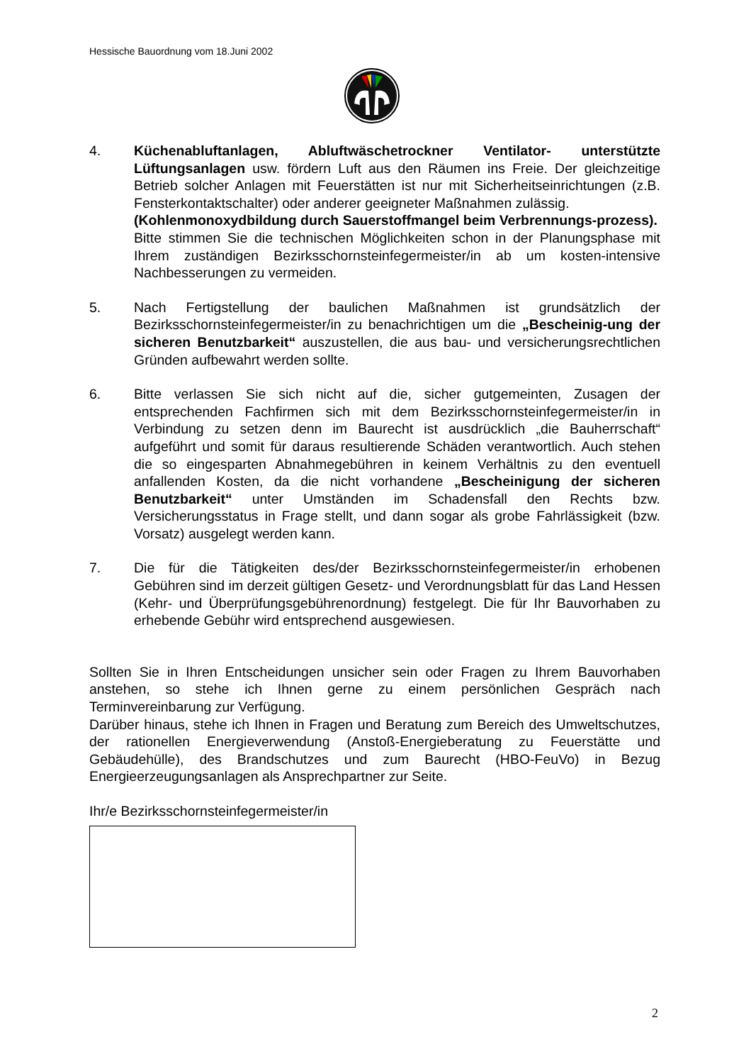Hessische Bauordnung vom 18.Juni 2002
4. Küchenabluftanlagen, Abluftwäschetrockner Ventilator- unterstützte Lüftungsanlagen usw. fördern Luft aus den Räumen ins Freie. Der gleichzeitige Betrieb solcher Anlagen mit Feuerstätten ist nur mit Sicherheitseinrichtungen (z.B. Fensterkontaktschalter) oder anderer geeigneter Maßnahmen zulässig.
(Kohlenmonoxydbildung durch Sauerstoffmangel beim Verbrennungs-prozess).
Bitte stimmen Sie die technischen Möglichkeiten schon in der Planungsphase mit Ihrem zuständigen Bezirksschornsteinfegermeister/in ab um kosten-intensive Nachbesserungen zu vermeiden.
5. Nach Fertigstellung der baulichen Maßnahmen ist grundsätzlich der Bezirksschornsteinfegermeister/in zu benachrichtigen um die „Bescheinig-ung der sicheren Benutzbarkeit“ auszustellen, die aus bau- und versicherungsrechtlichen Gründen aufbewahrt werden sollte.
6. Bitte verlassen Sie sich nicht auf die, sicher gutgemeinten, Zusagen der entsprechenden Fachfirmen sich mit dem Bezirksschornsteinfegermeister/in in Verbindung zu setzen denn im Baurecht ist ausdrücklich „die Bauherrschaft“ aufgeführt und somit für daraus resultierende Schäden verantwortlich. Auch stehen die so eingesparten Abnahmegebühren in keinem Verhältnis zu den eventuell anfallenden Kosten, da die nicht vorhandene „Bescheinigung der sicheren Benutzbarkeit“ unter Umständen im Schadensfall den Rechts bzw. Versicherungsstatus in Frage stellt, und dann sogar als grobe Fahrlässigkeit (bzw. Vorsatz) ausgelegt werden kann.
7. Die für die Tätigkeiten des/der Bezirksschornsteinfegermeister/in erhobenen Gebühren sind im derzeit gültigen Gesetz- und Verordnungsblatt für das Land Hessen (Kehr- und Überprüfungsgebührenordnung) festgelegt. Die für Ihr Bauvorhaben zu erhebende Gebühr wird entsprechend ausgewiesen.
Sollten Sie in Ihren Entscheidungen unsicher sein oder Fragen zu Ihrem Bauvorhaben anstehen, so stehe ich Ihnen gerne zu einem persönlichen Gespräch nach Terminvereinbarung zur Verfügung.
Darüber hinaus, stehe ich Ihnen in Fragen und Beratung zum Bereich des Umweltschutzes, der rationellen Energieverwendung (Anstoß-Energieberatung zu Feuerstätte und Gebäudehülle), des Brandschutzes und zum Baurecht (HBO-FeuVo) in Bezug Energieerzeugungsanlagen als Ansprechpartner zur Seite.
Ihr/e Bezirksschornsteinfegermeister/in
2